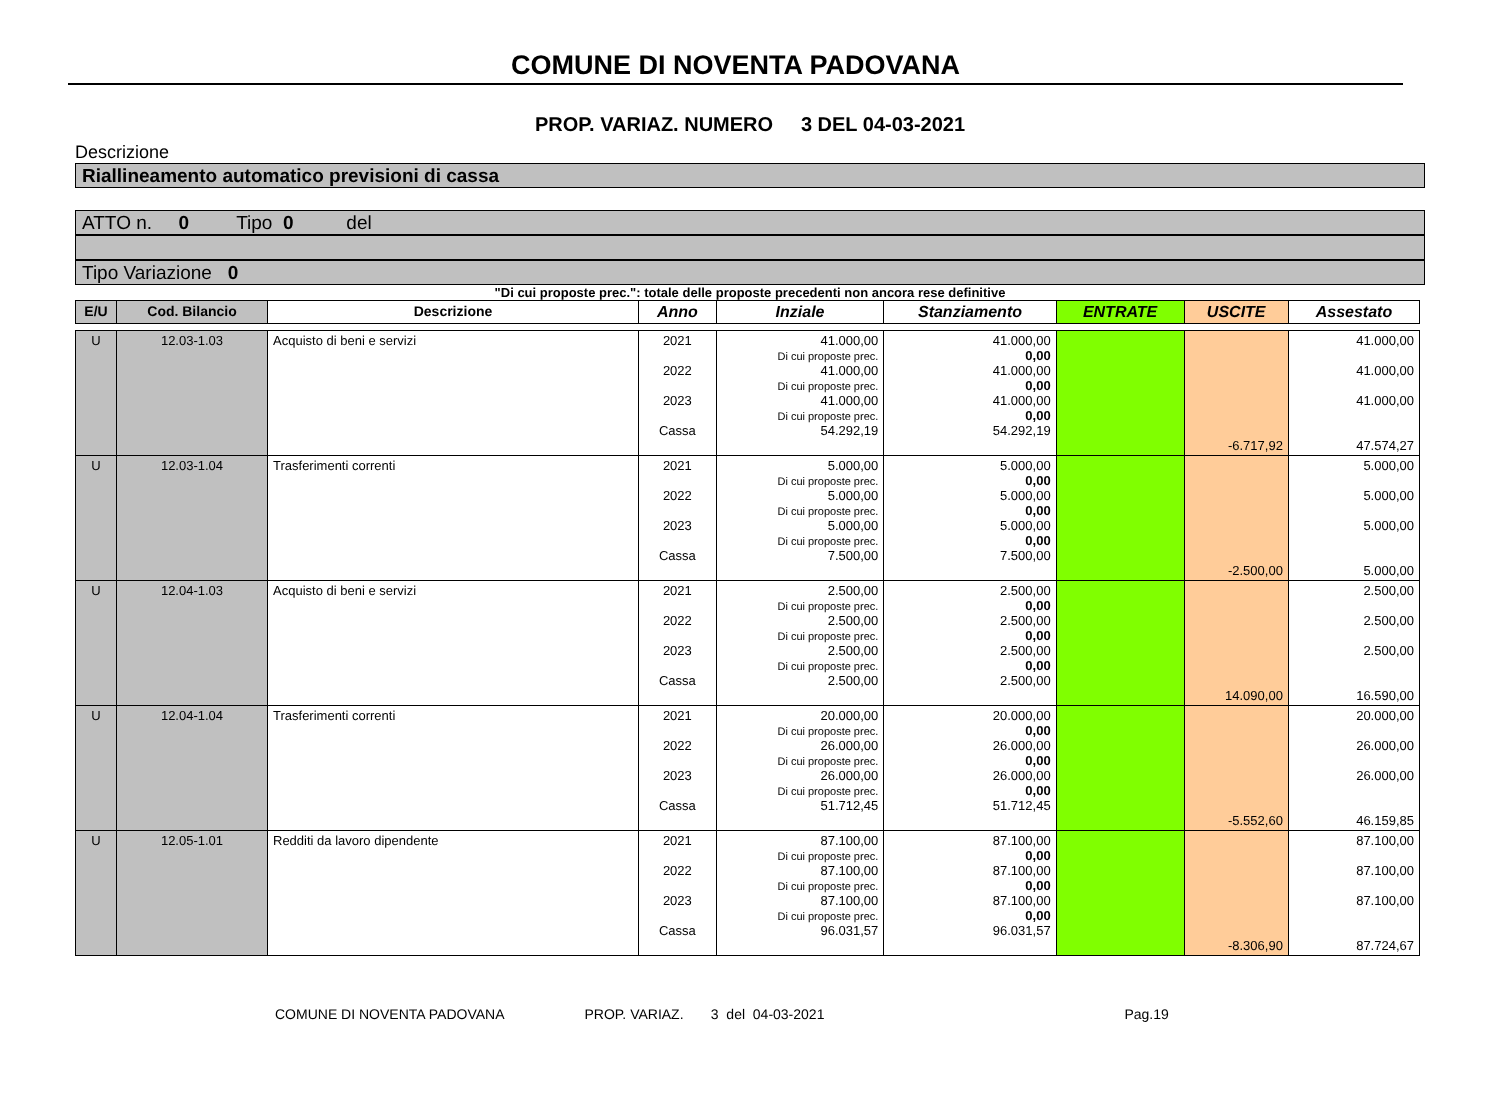COMUNE DI NOVENTA PADOVANA
PROP. VARIAZ. NUMERO 3 DEL 04-03-2021
Descrizione
Riallineamento automatico previsioni di cassa
ATTO n. 0 Tipo 0 del
Tipo Variazione 0
"Di cui proposte prec.": totale delle proposte precedenti non ancora rese definitive
| E/U | Cod. Bilancio | Descrizione | Anno | Inziale | Stanziamento | ENTRATE | USCITE | Assestato |
| --- | --- | --- | --- | --- | --- | --- | --- | --- |
| U | 12.03-1.03 | Acquisto di beni e servizi | 2021 2022 2023 Cassa | 41.000,00 Di cui proposte prec. 41.000,00 Di cui proposte prec. 41.000,00 Di cui proposte prec. 54.292,19 | 41.000,00 0,00 41.000,00 0,00 41.000,00 0,00 54.292,19 | | -6.717,92 | 41.000,00 41.000,00 41.000,00 47.574,27 |
| U | 12.03-1.04 | Trasferimenti correnti | 2021 2022 2023 Cassa | 5.000,00 Di cui proposte prec. 5.000,00 Di cui proposte prec. 5.000,00 Di cui proposte prec. 7.500,00 | 5.000,00 0,00 5.000,00 0,00 5.000,00 0,00 7.500,00 | | -2.500,00 | 5.000,00 5.000,00 5.000,00 5.000,00 |
| U | 12.04-1.03 | Acquisto di beni e servizi | 2021 2022 2023 Cassa | 2.500,00 Di cui proposte prec. 2.500,00 Di cui proposte prec. 2.500,00 Di cui proposte prec. 2.500,00 | 2.500,00 0,00 2.500,00 0,00 2.500,00 0,00 2.500,00 | | 14.090,00 | 2.500,00 2.500,00 2.500,00 16.590,00 |
| U | 12.04-1.04 | Trasferimenti correnti | 2021 2022 2023 Cassa | 20.000,00 Di cui proposte prec. 26.000,00 Di cui proposte prec. 26.000,00 Di cui proposte prec. 51.712,45 | 20.000,00 0,00 26.000,00 0,00 26.000,00 0,00 51.712,45 | | -5.552,60 | 20.000,00 26.000,00 26.000,00 46.159,85 |
| U | 12.05-1.01 | Redditi da lavoro dipendente | 2021 2022 2023 Cassa | 87.100,00 Di cui proposte prec. 87.100,00 Di cui proposte prec. 87.100,00 Di cui proposte prec. 96.031,57 | 87.100,00 0,00 87.100,00 0,00 87.100,00 0,00 96.031,57 | | -8.306,90 | 87.100,00 87.100,00 87.100,00 87.724,67 |
COMUNE DI NOVENTA PADOVANA PROP. VARIAZ. 3 del 04-03-2021 Pag.19